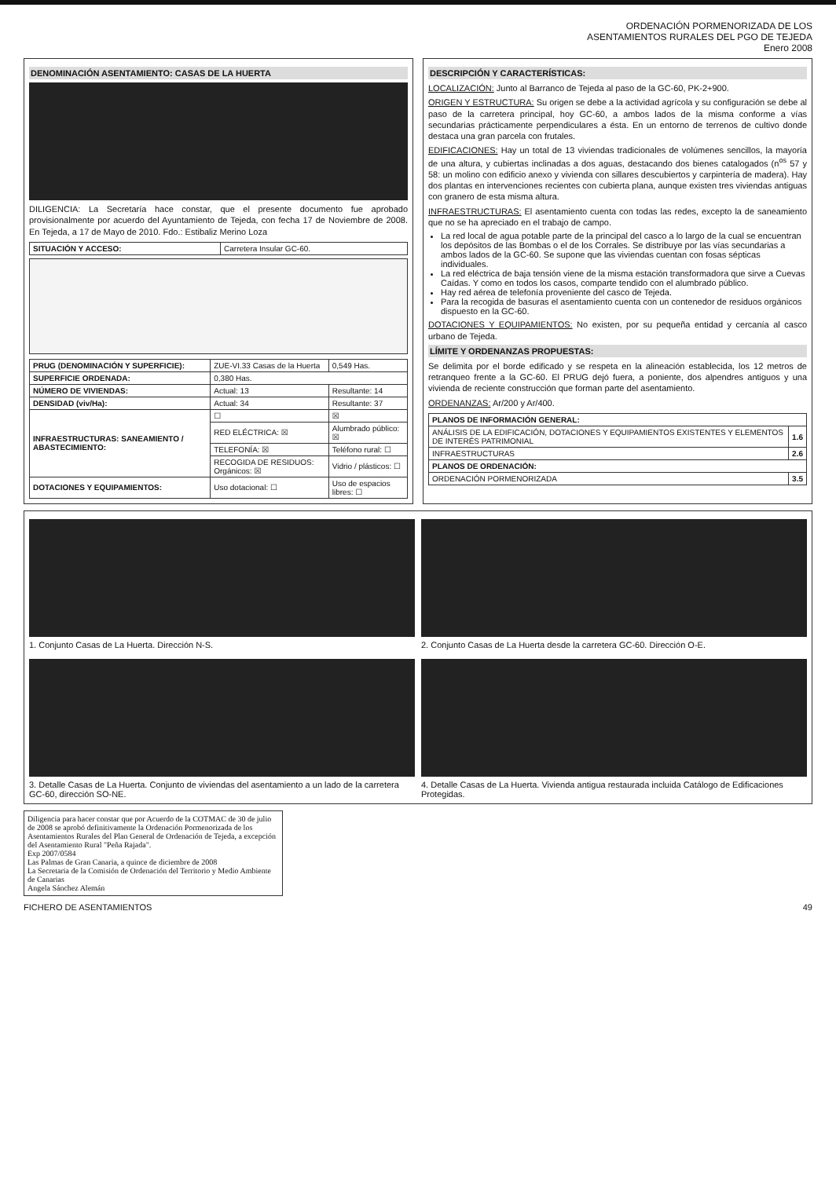ORDENACIÓN PORMENORIZADA DE LOS
ASENTAMIENTOS RURALES DEL PGO DE TEJEDA
Enero 2008
DENOMINACIÓN ASENTAMIENTO: CASAS DE LA HUERTA
DILIGENCIA: La Secretaría hace constar, que el presente documento fue aprobado provisionalmente por acuerdo del Ayuntamiento de Tejeda, con fecha 17 de Noviembre de 2008. En Tejeda, a 17 de Mayo de 2010. Fdo.: Estibaliz Merino Loza
| SITUACIÓN Y ACCESO: | Carretera Insular GC-60. |
| PRUG (DENOMINACIÓN Y SUPERFICIE): | ZUE-VI.33 Casas de la Huerta | 0,549 Has. |
| SUPERFICIE ORDENADA: | 0,380 Has. | |
| NÚMERO DE VIVIENDAS: | Actual: 13 | Resultante: 14 |
| DENSIDAD (viv/Ha): | Actual: 34 | Resultante: 37 |
| INFRAESTRUCTURAS: SANEAMIENTO / ABASTECIMIENTO: | ☐ | ☒ |
| | RED ELÉCTRICA: ☒ | Alumbrado público: ☒ |
| | TELEFONÍA: ☒ | Teléfono rural: ☐ |
| | RECOGIDA DE RESIDUOS: Orgánicos: ☒ | Vidrio / plásticos: ☐ |
| DOTACIONES Y EQUIPAMIENTOS: | Uso dotacional: ☐ | Uso de espacios libres: ☐ |
DESCRIPCIÓN Y CARACTERÍSTICAS:
LOCALIZACIÓN: Junto al Barranco de Tejeda al paso de la GC-60, PK-2+900.
ORIGEN Y ESTRUCTURA: Su origen se debe a la actividad agrícola y su configuración se debe al paso de la carretera principal, hoy GC-60, a ambos lados de la misma conforme a vías secundarias prácticamente perpendiculares a ésta. En un entorno de terrenos de cultivo donde destaca una gran parcela con frutales.
EDIFICACIONES: Hay un total de 13 viviendas tradicionales de volúmenes sencillos, la mayoría de una altura, y cubiertas inclinadas a dos aguas, destacando dos bienes catalogados (n<sup>os</sup> 57 y 58: un molino con edificio anexo y vivienda con sillares descubiertos y carpintería de madera). Hay dos plantas en intervenciones recientes con cubierta plana, aunque existen tres viviendas antiguas con granero de esta misma altura.
INFRAESTRUCTURAS: El asentamiento cuenta con todas las redes, excepto la de saneamiento que no se ha apreciado en el trabajo de campo.
La red local de agua potable parte de la principal del casco a lo largo de la cual se encuentran los depósitos de las Bombas o el de los Corrales. Se distribuye por las vías secundarias a ambos lados de la GC-60. Se supone que las viviendas cuentan con fosas sépticas individuales.
La red eléctrica de baja tensión viene de la misma estación transformadora que sirve a Cuevas Caídas. Y como en todos los casos, comparte tendido con el alumbrado público.
Hay red aérea de telefonía proveniente del casco de Tejeda.
Para la recogida de basuras el asentamiento cuenta con un contenedor de residuos orgánicos dispuesto en la GC-60.
DOTACIONES Y EQUIPAMIENTOS: No existen, por su pequeña entidad y cercanía al casco urbano de Tejeda.
LÍMITE Y ORDENANZAS PROPUESTAS:
Se delimita por el borde edificado y se respeta en la alineación establecida, los 12 metros de retranqueo frente a la GC-60. El PRUG dejó fuera, a poniente, dos alpendres antiguos y una vivienda de reciente construcción que forman parte del asentamiento.
ORDENANZAS: Ar/200 y Ar/400.
| PLANOS DE INFORMACIÓN GENERAL: | |
| --- | --- |
| ANÁLISIS DE LA EDIFICACIÓN, DOTACIONES Y EQUIPAMIENTOS EXISTENTES Y ELEMENTOS DE INTERÉS PATRIMONIAL | 1.6 |
| INFRAESTRUCTURAS | 2.6 |
| PLANOS DE ORDENACIÓN: | |
| ORDENACIÓN PORMENORIZADA | 3.5 |
1. Conjunto Casas de La Huerta. Dirección N-S.
2. Conjunto Casas de La Huerta desde la carretera GC-60. Dirección O-E.
3. Detalle Casas de La Huerta. Conjunto de viviendas del asentamiento a un lado de la carretera GC-60, dirección SO-NE.
4. Detalle Casas de La Huerta. Vivienda antigua restaurada incluida Catálogo de Edificaciones Protegidas.
Diligencia para hacer constar que por Acuerdo de la COTMAC de 30 de julio de 2008 se aprobó definitivamente la Ordenación Pormenorizada de los Asentamientos Rurales del Plan General de Ordenación de Tejeda, a excepción del Asentamiento Rural "Peña Rajada".
Exp 2007/0584
Las Palmas de Gran Canaria, a quince de diciembre de 2008
La Secretaria de la Comisión de Ordenación del Territorio y Medio Ambiente de Canarias
Angela Sánchez Alemán
FICHERO DE ASENTAMIENTOS 49